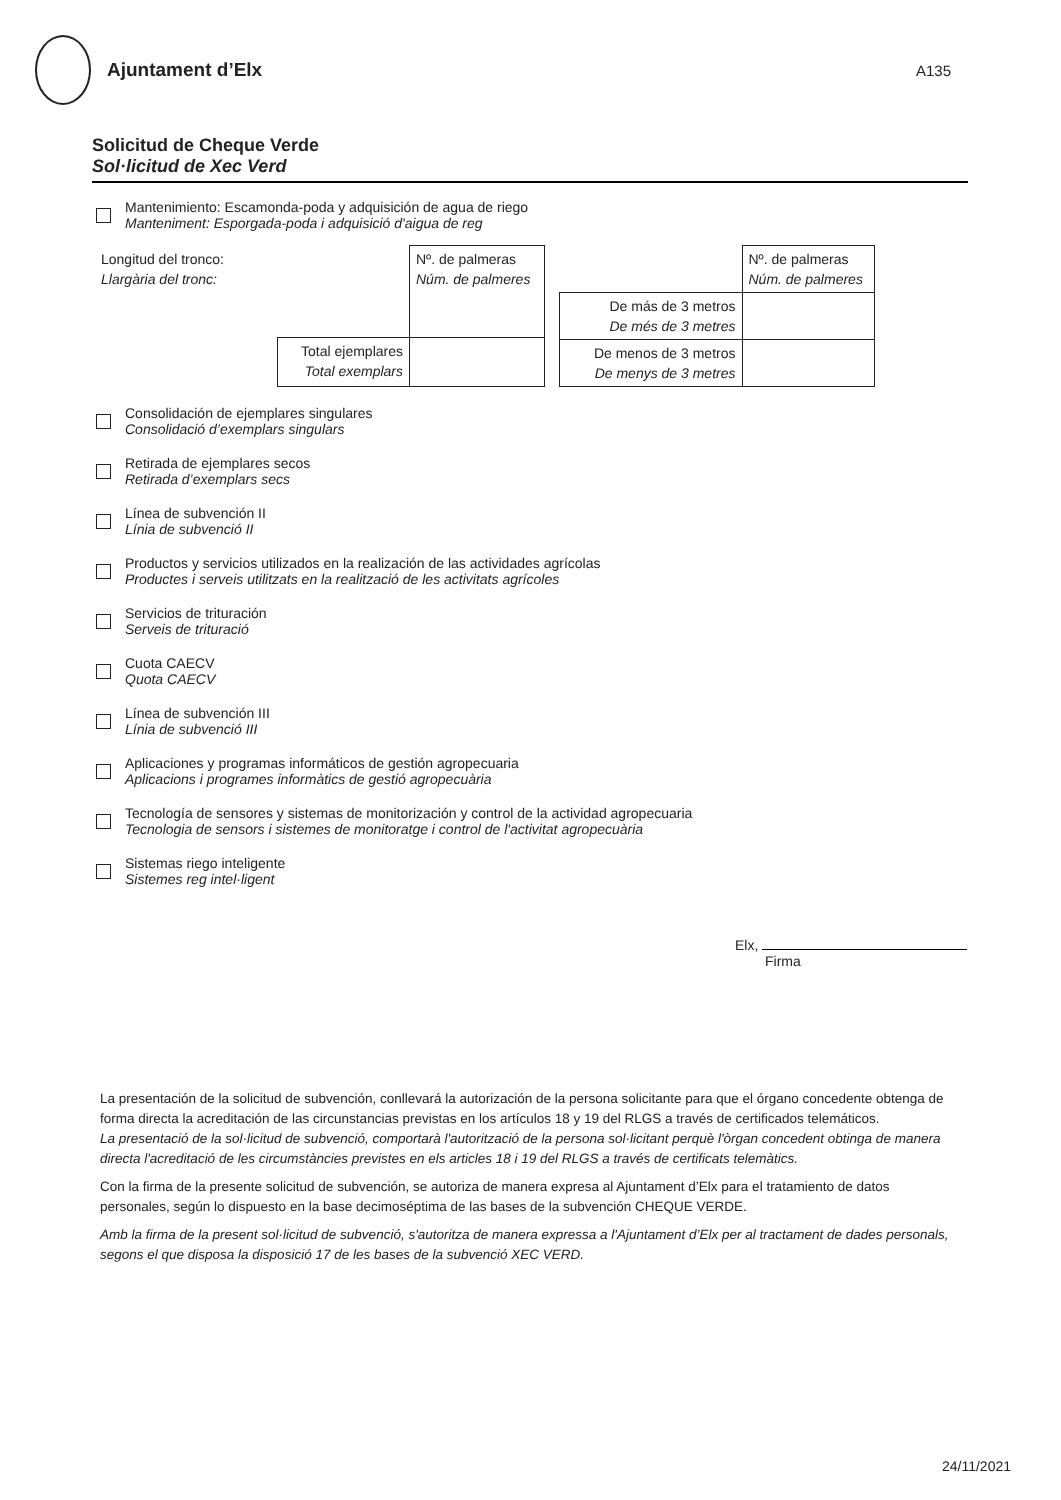Ajuntament d’Elx
A135
Solicitud de Cheque Verde
Sol·licitud de Xec Verd
Mantenimiento: Escamonda-poda y adquisición de agua de riego
Manteniment: Esporgada-poda i adquisició d'aigua de reg
| Longitud del tronco: Llargària del tronc: | | Nº. de palmeras Núm. de palmeres |
| | Total ejemplares Total exemplars | |
| | Nº. de palmeras Núm. de palmeres |
| De más de 3 metros De més de 3 metres | |
| De menos de 3 metros De menys de 3 metres | |
Consolidación de ejemplares singulares
Consolidació d’exemplars singulars
Retirada de ejemplares secos
Retirada d’exemplars secs
Línea de subvención II
Línia de subvenció II
Productos y servicios utilizados en la realización de las actividades agrícolas
Productes i serveis utilitzats en la realització de les activitats agrícoles
Servicios de trituración
Serveis de trituració
Cuota CAECV
Quota CAECV
Línea de subvención III
Línia de subvenció III
Aplicaciones y programas informáticos de gestión agropecuaria
Aplicacions i programes informàtics de gestió agropecuària
Tecnología de sensores y sistemas de monitorización y control de la actividad agropecuaria
Tecnologia de sensors i sistemes de monitoratge i control de l'activitat agropecuària
Sistemas riego inteligente
Sistemes reg intel·ligent
Elx,
Firma
La presentación de la solicitud de subvención, conllevará la autorización de la persona solicitante para que el órgano concedente obtenga de forma directa la acreditación de las circunstancias previstas en los artículos 18 y 19 del RLGS a través de certificados telemáticos.
La presentació de la sol·licitud de subvenció, comportarà l'autorització de la persona sol·licitant perquè l'òrgan concedent obtinga de manera directa l'acreditació de les circumstàncies previstes en els articles 18 i 19 del RLGS a través de certificats telemàtics.
Con la firma de la presente solicitud de subvención, se autoriza de manera expresa al Ajuntament d’Elx para el tratamiento de datos personales, según lo dispuesto en la base decimoséptima de las bases de la subvención CHEQUE VERDE.
Amb la firma de la present sol·licitud de subvenció, s'autoritza de manera expressa a l'Ajuntament d’Elx per al tractament de dades personals, segons el que disposa la disposició 17 de les bases de la subvenció XEC VERD.
24/11/2021